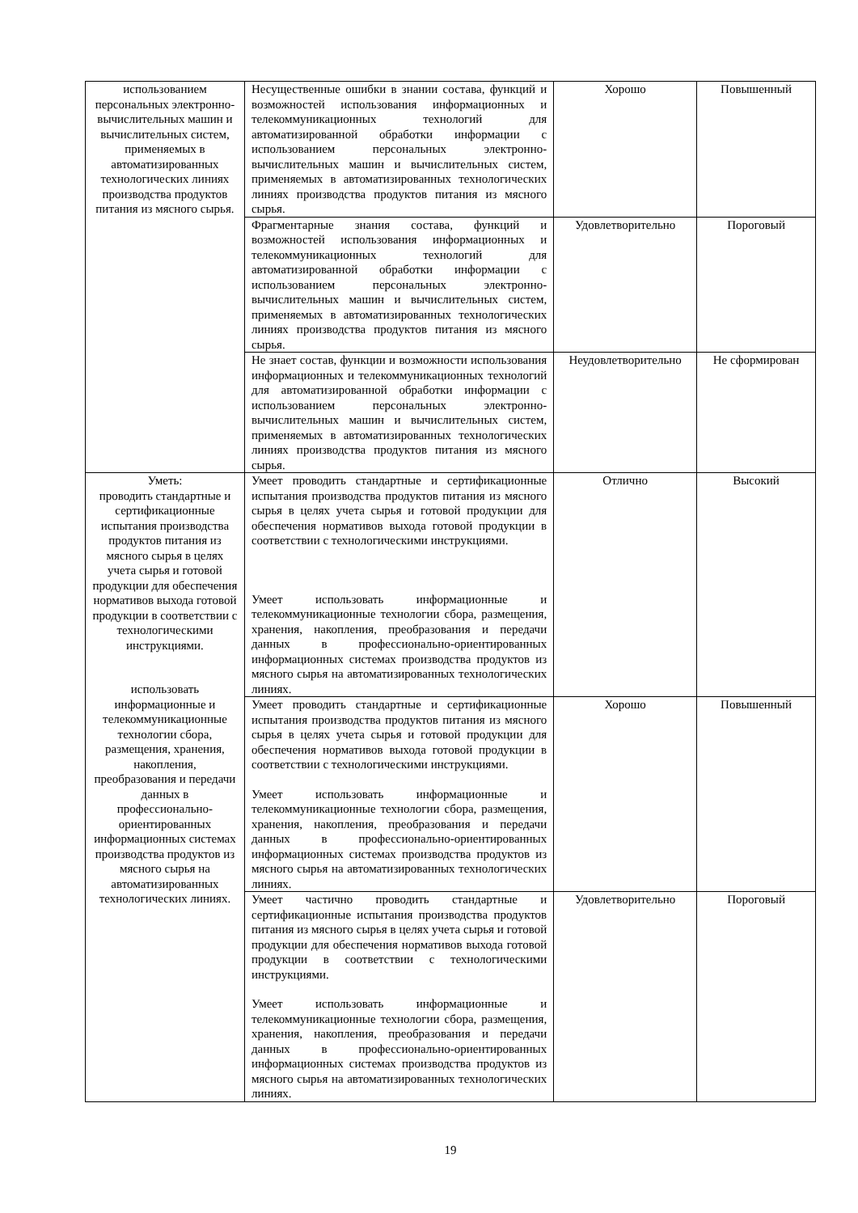| использованием персональных электронно-вычислительных машин и вычислительных систем, применяемых в автоматизированных технологических линиях производства продуктов питания из мясного сырья. | Несущественные ошибки в знании состава, функций и возможностей использования информационных и телекоммуникационных технологий для автоматизированной обработки информации с использованием персональных электронно-вычислительных машин и вычислительных систем, применяемых в автоматизированных технологических линиях производства продуктов питания из мясного сырья. | Хорошо | Повышенный |
| | Фрагментарные знания состава, функций и возможностей использования информационных и телекоммуникационных технологий для автоматизированной обработки информации с использованием персональных электронно-вычислительных машин и вычислительных систем, применяемых в автоматизированных технологических линиях производства продуктов питания из мясного сырья. | Удовлетворительно | Пороговый |
| | Не знает состав, функции и возможности использования информационных и телекоммуникационных технологий для автоматизированной обработки информации с использованием персональных электронно-вычислительных машин и вычислительных систем, применяемых в автоматизированных технологических линиях производства продуктов питания из мясного сырья. | Неудовлетворительно | Не сформирован |
| Уметь: проводить стандартные и сертификационные испытания производства продуктов питания из мясного сырья в целях учета сырья и готовой продукции для обеспечения нормативов выхода готовой продукции в соответствии с технологическими инструкциями. использовать информационные и телекоммуникационные технологии сбора, размещения, хранения, накопления, преобразования и передачи данных в профессионально-ориентированных информационных системах производства продуктов из мясного сырья на автоматизированных технологических линиях. | Умеет проводить стандартные и сертификационные испытания производства продуктов питания из мясного сырья в целях учета сырья и готовой продукции для обеспечения нормативов выхода готовой продукции в соответствии с технологическими инструкциями. Умеет использовать информационные и телекоммуникационные технологии сбора, размещения, хранения, накопления, преобразования и передачи данных в профессионально-ориентированных информационных системах производства продуктов из мясного сырья на автоматизированных технологических линиях. | Отлично | Высокий |
| | Умеет проводить стандартные и сертификационные испытания производства продуктов питания из мясного сырья в целях учета сырья и готовой продукции для обеспечения нормативов выхода готовой продукции в соответствии с технологическими инструкциями. Умеет использовать информационные и телекоммуникационные технологии сбора, размещения, хранения, накопления, преобразования и передачи данных в профессионально-ориентированных информационных системах производства продуктов из мясного сырья на автоматизированных технологических линиях. | Хорошо | Повышенный |
| | Умеет частично проводить стандартные и сертификационные испытания производства продуктов питания из мясного сырья в целях учета сырья и готовой продукции для обеспечения нормативов выхода готовой продукции в соответствии с технологическими инструкциями. Умеет использовать информационные и телекоммуникационные технологии сбора, размещения, хранения, накопления, преобразования и передачи данных в профессионально-ориентированных информационных системах производства продуктов из мясного сырья на автоматизированных технологических линиях. | Удовлетворительно | Пороговый |
19